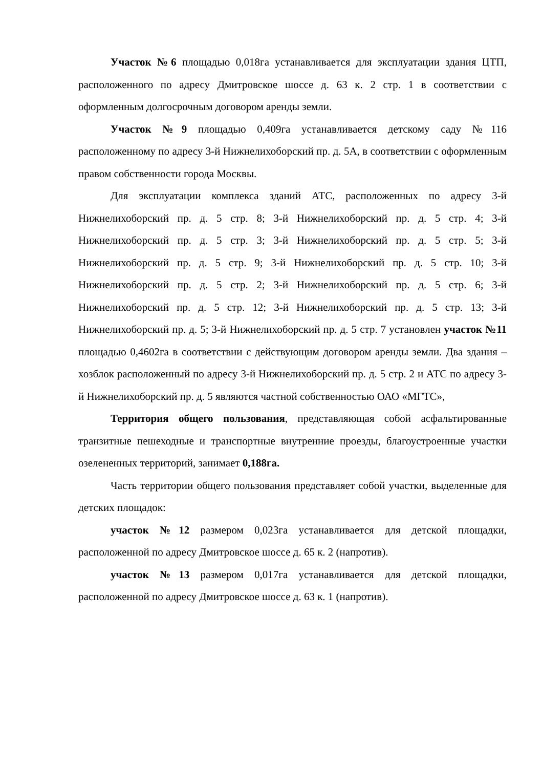Участок №6 площадью 0,018га устанавливается для эксплуатации здания ЦТП, расположенного по адресу Дмитровское шоссе д. 63 к. 2 стр. 1 в соответствии с оформленным долгосрочным договором аренды земли.
Участок №9 площадью 0,409га устанавливается детскому саду №116 расположенному по адресу 3-й Нижнелихоборский пр. д. 5А, в соответствии с оформленным правом собственности города Москвы.
Для эксплуатации комплекса зданий АТС, расположенных по адресу 3-й Нижнелихоборский пр. д. 5 стр. 8; 3-й Нижнелихоборский пр. д. 5 стр. 4; 3-й Нижнелихоборский пр. д. 5 стр. 3; 3-й Нижнелихоборский пр. д. 5 стр. 5; 3-й Нижнелихоборский пр. д. 5 стр. 9; 3-й Нижнелихоборский пр. д. 5 стр. 10; 3-й Нижнелихоборский пр. д. 5 стр. 2; 3-й Нижнелихоборский пр. д. 5 стр. 6; 3-й Нижнелихоборский пр. д. 5 стр. 12; 3-й Нижнелихоборский пр. д. 5 стр. 13; 3-й Нижнелихоборский пр. д. 5; 3-й Нижнелихоборский пр. д. 5 стр. 7 установлен участок №11 площадью 0,4602га в соответствии с действующим договором аренды земли. Два здания – хозблок расположенный по адресу 3-й Нижнелихоборский пр. д. 5 стр. 2 и АТС по адресу 3-й Нижнелихоборский пр. д. 5 являются частной собственностью ОАО «МГТС»,
Территория общего пользования, представляющая собой асфальтированные транзитные пешеходные и транспортные внутренние проезды, благоустроенные участки озелененных территорий, занимает 0,188га.
Часть территории общего пользования представляет собой участки, выделенные для детских площадок:
участок №12 размером 0,023га устанавливается для детской площадки, расположенной по адресу Дмитровское шоссе д. 65 к. 2 (напротив).
участок №13 размером 0,017га устанавливается для детской площадки, расположенной по адресу Дмитровское шоссе д. 63 к. 1 (напротив).